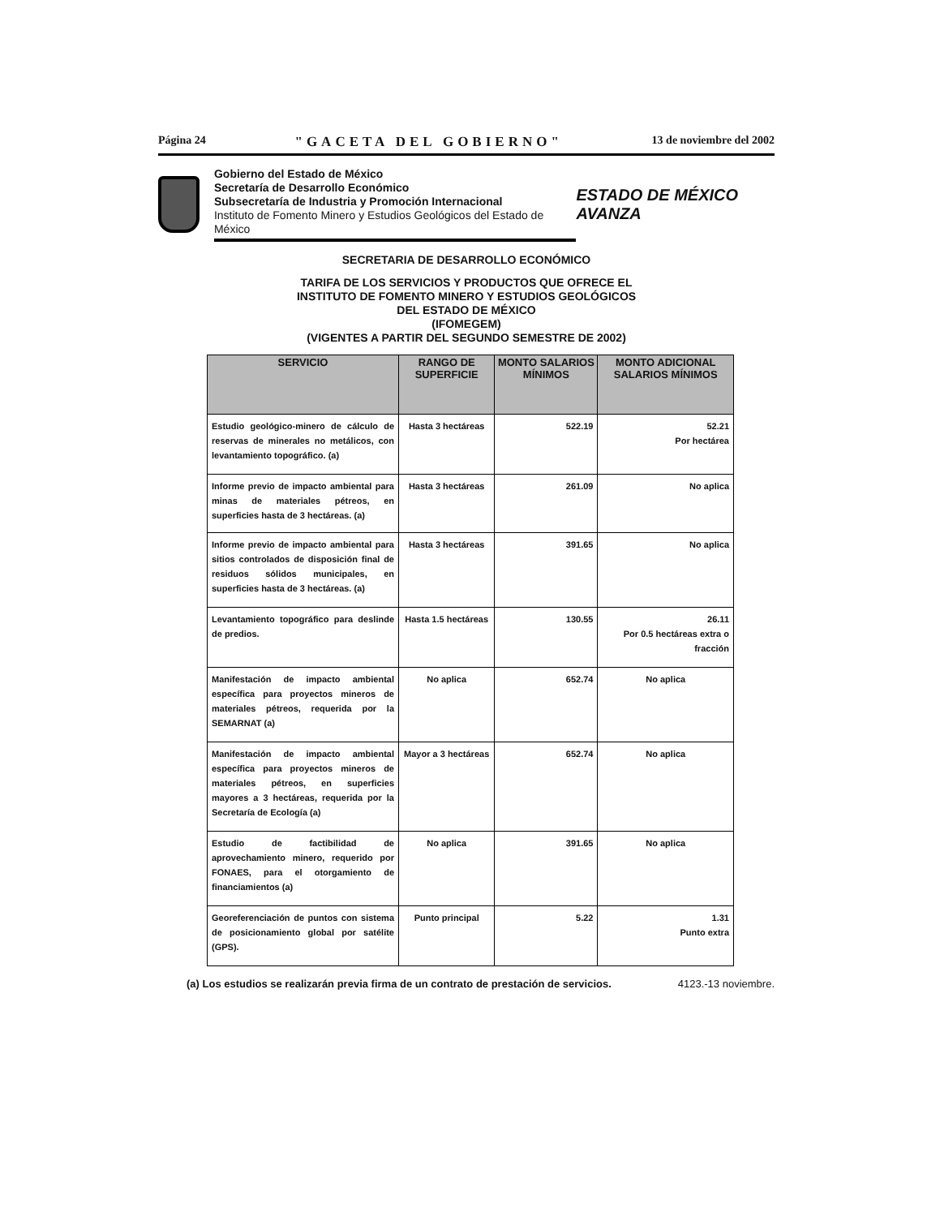Página 24 "GACETA DEL GOBIERNO" 13 de noviembre del 2002
Gobierno del Estado de México
Secretaría de Desarrollo Económico
Subsecretaría de Industria y Promoción Internacional
Instituto de Fomento Minero y Estudios Geológicos del Estado de México
ESTADO DE MÉXICO AVANZA
SECRETARIA DE DESARROLLO ECONÓMICO
TARIFA DE LOS SERVICIOS Y PRODUCTOS QUE OFRECE EL
INSTITUTO DE FOMENTO MINERO Y ESTUDIOS GEOLÓGICOS
DEL ESTADO DE MÉXICO
(IFOMEGEM)
(VIGENTES A PARTIR DEL SEGUNDO SEMESTRE DE 2002)
| SERVICIO | RANGO DE SUPERFICIE | MONTO SALARIOS MÍNIMOS | MONTO ADICIONAL SALARIOS MÍNIMOS |
| --- | --- | --- | --- |
| Estudio geológico-minero de cálculo de reservas de minerales no metálicos, con levantamiento topográfico. (a) | Hasta 3 hectáreas | 522.19 | 52.21 Por hectárea |
| Informe previo de impacto ambiental para minas de materiales pétreos, en superficies hasta de 3 hectáreas. (a) | Hasta 3 hectáreas | 261.09 | No aplica |
| Informe previo de impacto ambiental para sitios controlados de disposición final de residuos sólidos municipales, en superficies hasta de 3 hectáreas. (a) | Hasta 3 hectáreas | 391.65 | No aplica |
| Levantamiento topográfico para deslinde de predios. | Hasta 1.5 hectáreas | 130.55 | 26.11 Por 0.5 hectáreas extra o fracción |
| Manifestación de impacto ambiental específica para proyectos mineros de materiales pétreos, requerida por la SEMARNAT (a) | No aplica | 652.74 | No aplica |
| Manifestación de impacto ambiental específica para proyectos mineros de materiales pétreos, en superficies mayores a 3 hectáreas, requerida por la Secretaría de Ecología (a) | Mayor a 3 hectáreas | 652.74 | No aplica |
| Estudio de factibilidad de aprovechamiento minero, requerido por FONAES, para el otorgamiento de financiamientos (a) | No aplica | 391.65 | No aplica |
| Georeferenciación de puntos con sistema de posicionamiento global por satélite (GPS). | Punto principal | 5.22 | 1.31 Punto extra |
(a) Los estudios se realizarán previa firma de un contrato de prestación de servicios. 4123.-13 noviembre.